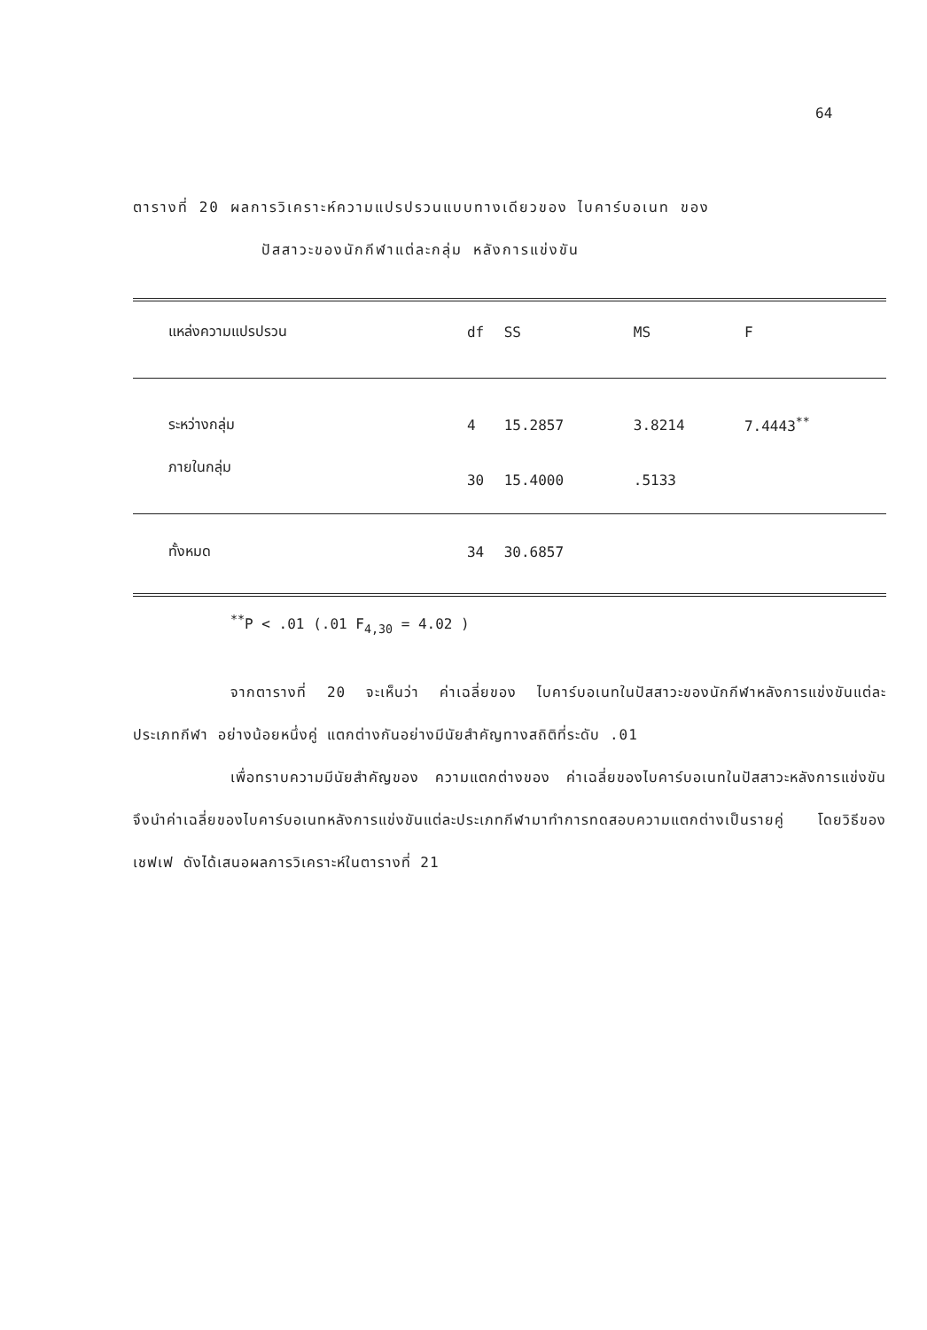64
ตารางที่ 20 ผลการวิเคราะห์ความแปรปรวนแบบทางเดียวของ ไบคาร์บอเนท ของ
ปัสสาวะของนักกีฬาแต่ละกลุ่ม หลังการแข่งขัน
| แหล่งความแปรปรวน | df | SS | MS | F |
| --- | --- | --- | --- | --- |
| ระหว่างกลุ่ม | 4 | 15.2857 | 3.8214 | 7.4443<sup>**</sup> |
| ภายในกลุ่ม | 30 | 15.4000 | .5133 | |
| ทั้งหมด | 34 | 30.6857 | | |
<sup>**</sup> P < .01 (.01 F<sub>4,30</sub> = 4.02 )
จากตารางที่ 20 จะเห็นว่า ค่าเฉลี่ยของ ไบคาร์บอเนทในปัสสาวะของนักกีฬาหลังการแข่งขันแต่ละประเภทกีฬา อย่างน้อยหนึ่งคู่ แตกต่างกันอย่างมีนัยสำคัญทางสถิติที่ระดับ .01
เพื่อทราบความมีนัยสำคัญของ ความแตกต่างของ ค่าเฉลี่ยของไบคาร์บอเนทในปัสสาวะหลังการแข่งขัน จึงนำค่าเฉลี่ยของไบคาร์บอเนทหลังการแข่งขันแต่ละประเภทกีฬามาทำการทดสอบความแตกต่างเป็นรายคู่ โดยวิธีของเชฟเฟ ดังได้เสนอผลการวิเคราะห์ในตารางที่ 21